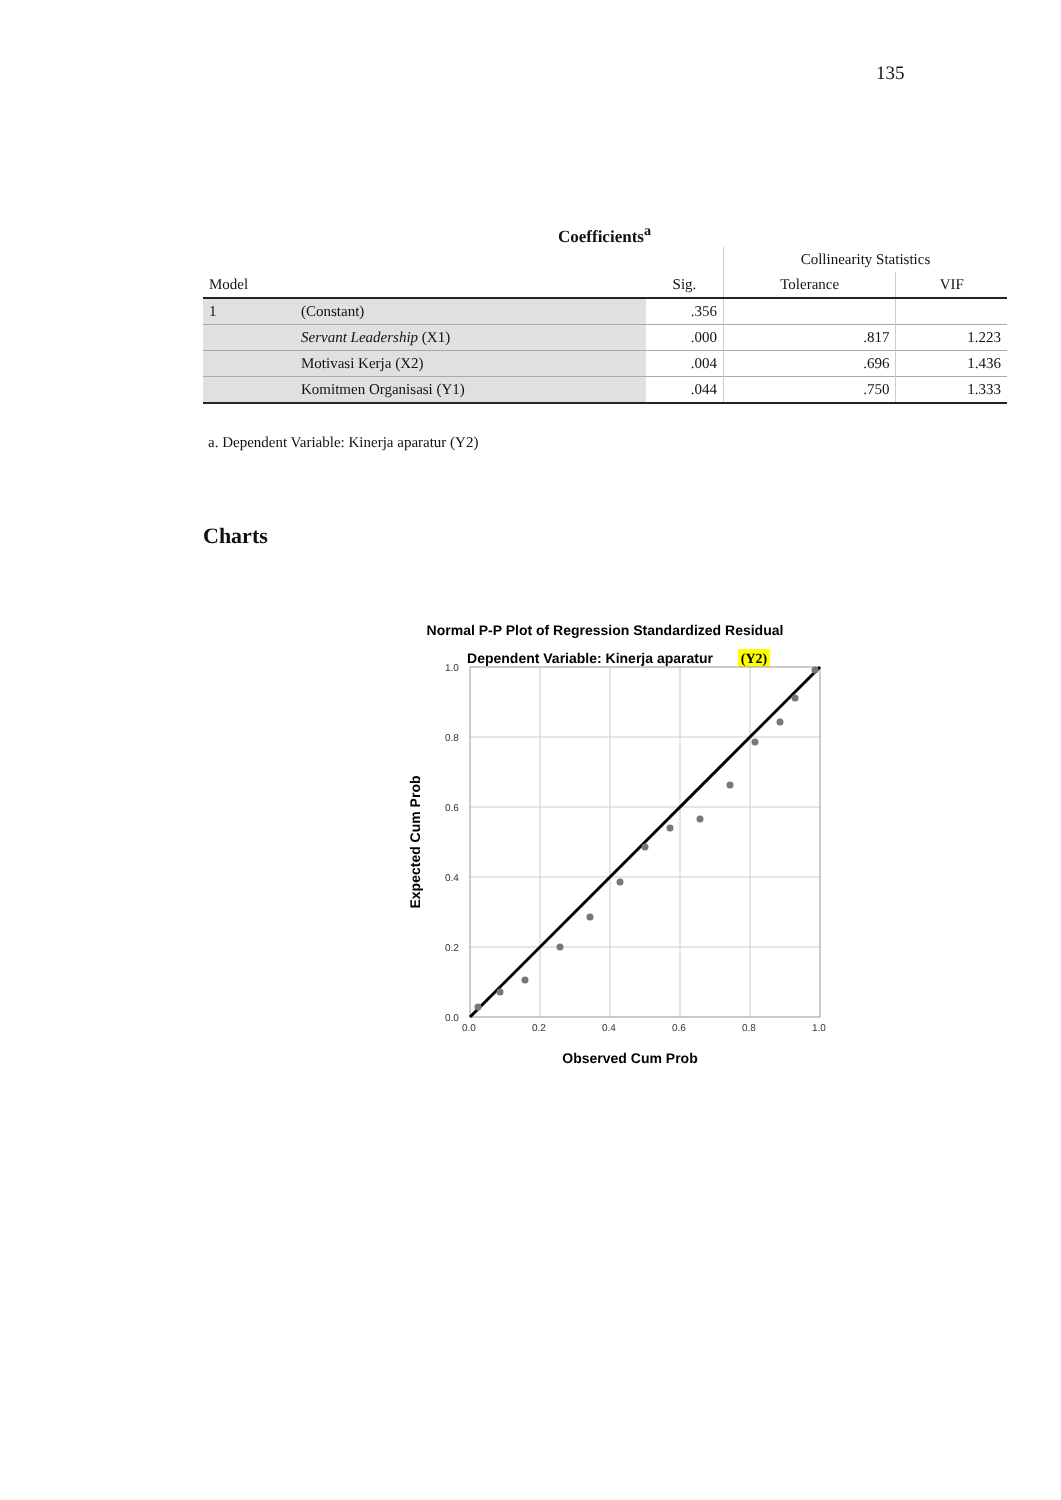135
Coefficients<sup>a</sup>
| | | | Collinearity Statistics | |
| --- | --- | --- | --- | --- |
| Model | | Sig. | Tolerance | VIF |
| 1 | (Constant) | .356 | | |
| | Servant Leadership (X1) | .000 | .817 | 1.223 |
| | Motivasi Kerja (X2) | .004 | .696 | 1.436 |
| | Komitmen Organisasi (Y1) | .044 | .750 | 1.333 |
a. Dependent Variable: Kinerja aparatur (Y2)
Charts
Normal P-P Plot of Regression Standardized Residual
Dependent Variable: Kinerja aparatur
(Y2)
0.0
0.2
0.4
0.6
0.8
1.0
0.0
0.2
0.4
0.6
0.8
1.0
Observed Cum Prob
Expected Cum Prob